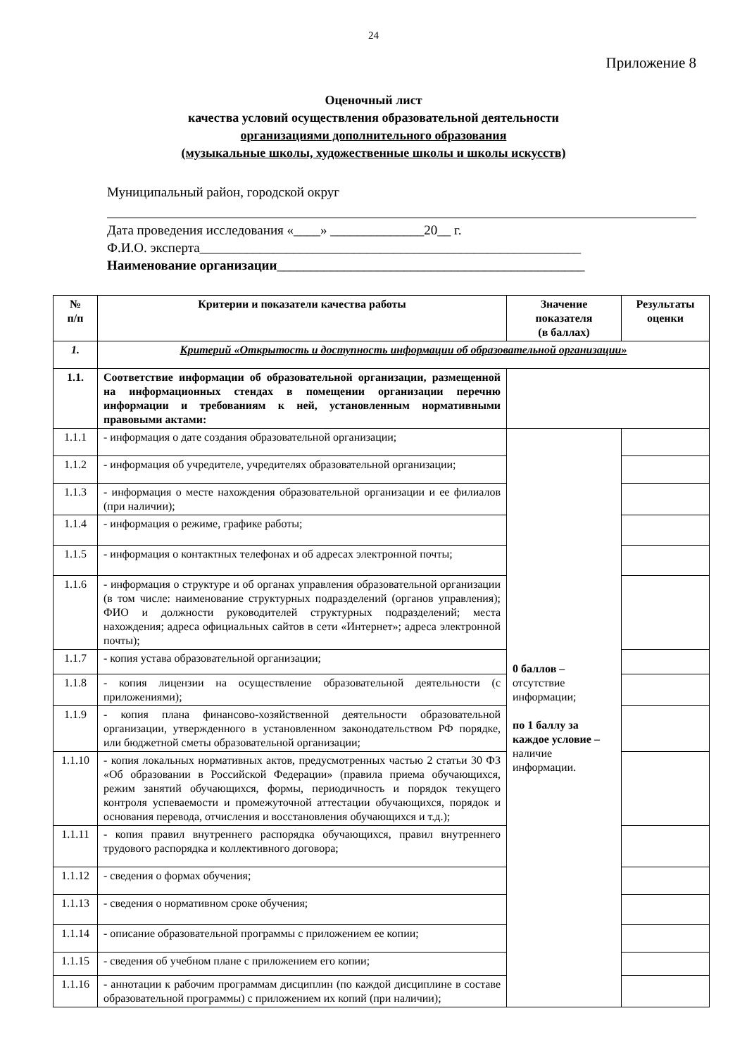24
Приложение 8
Оценочный лист
качества условий осуществления образовательной деятельности
организациями дополнительного образования
(музыкальные школы, художественные школы и школы искусств)
Муниципальный район, городской округ
Дата проведения исследования «____» ______________20__ г.
Ф.И.О. эксперта_________________________________________________________
Наименование организации______________________________________________
| № п/п | Критерии и показатели качества работы | Значение показателя (в баллах) | Результаты оценки |
| --- | --- | --- | --- |
| 1. | Критерий «Открытость и доступность информации об образовательной организации» | | |
| 1.1. | Соответствие информации об образовательной организации, размещенной на информационных стендах в помещении организации перечню информации и требованиям к ней, установленным нормативными правовыми актами: | | |
| 1.1.1 | - информация о дате создания образовательной организации; | 0 баллов – отсутствие информации; по 1 баллу за каждое условие – наличие информации. | |
| 1.1.2 | - информация об учредителе, учредителях образовательной организации; | | |
| 1.1.3 | - информация о месте нахождения образовательной организации и ее филиалов (при наличии); | | |
| 1.1.4 | - информация о режиме, графике работы; | | |
| 1.1.5 | - информация о контактных телефонах и об адресах электронной почты; | | |
| 1.1.6 | - информация о структуре и об органах управления образовательной организации (в том числе: наименование структурных подразделений (органов управления); ФИО и должности руководителей структурных подразделений; места нахождения; адреса официальных сайтов в сети «Интернет»; адреса электронной почты); | | |
| 1.1.7 | - копия устава образовательной организации; | | |
| 1.1.8 | - копия лицензии на осуществление образовательной деятельности (с приложениями); | | |
| 1.1.9 | - копия плана финансово-хозяйственной деятельности образовательной организации, утвержденного в установленном законодательством РФ порядке, или бюджетной сметы образовательной организации; | | |
| 1.1.10 | - копия локальных нормативных актов, предусмотренных частью 2 статьи 30 ФЗ «Об образовании в Российской Федерации» (правила приема обучающихся, режим занятий обучающихся, формы, периодичность и порядок текущего контроля успеваемости и промежуточной аттестации обучающихся, порядок и основания перевода, отчисления и восстановления обучающихся и т.д.); | | |
| 1.1.11 | - копия правил внутреннего распорядка обучающихся, правил внутреннего трудового распорядка и коллективного договора; | | |
| 1.1.12 | - сведения о формах обучения; | | |
| 1.1.13 | - сведения о нормативном сроке обучения; | | |
| 1.1.14 | - описание образовательной программы с приложением ее копии; | | |
| 1.1.15 | - сведения об учебном плане с приложением его копии; | | |
| 1.1.16 | - аннотации к рабочим программам дисциплин (по каждой дисциплине в составе образовательной программы) с приложением их копий (при наличии); | | |